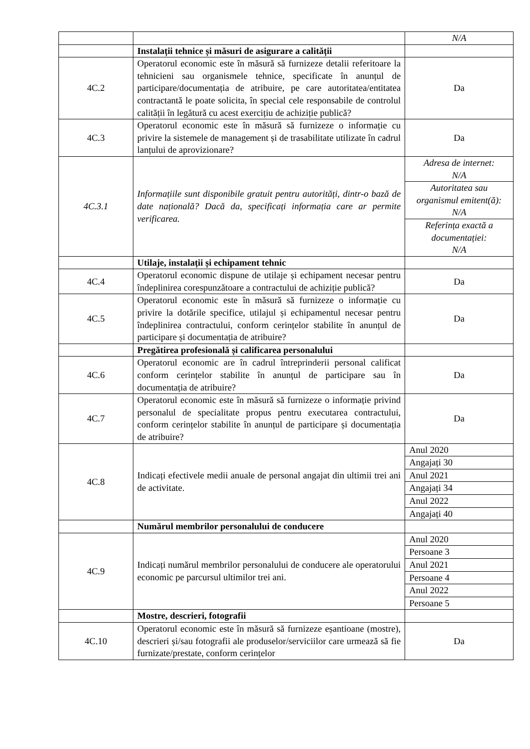| | | N/A |
| | Instalații tehnice și măsuri de asigurare a calității | |
| 4C.2 | Operatorul economic este în măsură să furnizeze detalii referitoare la tehnicieni sau organismele tehnice, specificate în anunțul de participare/documentația de atribuire, pe care autoritatea/entitatea contractantă le poate solicita, în special cele responsabile de controlul calității în legătură cu acest exercițiu de achiziție publică? | Da |
| 4C.3 | Operatorul economic este în măsură să furnizeze o informație cu privire la sistemele de management și de trasabilitate utilizate în cadrul lanțului de aprovizionare? | Da |
| 4C.3.1 | Informațiile sunt disponibile gratuit pentru autorități, dintr-o bază de date națională? Dacă da, specificați informația care ar permite verificarea. | Adresa de internet: N/A |
| | | Autoritatea sau organismul emitent(ă): N/A |
| | | Referința exactă a documentației: N/A |
| | Utilaje, instalații și echipament tehnic | |
| 4C.4 | Operatorul economic dispune de utilaje și echipament necesar pentru îndeplinirea corespunzătoare a contractului de achiziție publică? | Da |
| 4C.5 | Operatorul economic este în măsură să furnizeze o informație cu privire la dotările specifice, utilajul și echipamentul necesar pentru îndeplinirea contractului, conform cerințelor stabilite în anunțul de participare și documentația de atribuire? | Da |
| | Pregătirea profesională și calificarea personalului | |
| 4C.6 | Operatorul economic are în cadrul întreprinderii personal calificat conform cerințelor stabilite în anunțul de participare sau în documentația de atribuire? | Da |
| 4C.7 | Operatorul economic este în măsură să furnizeze o informație privind personalul de specialitate propus pentru executarea contractului, conform cerințelor stabilite în anunțul de participare și documentația de atribuire? | Da |
| 4C.8 | Indicați efectivele medii anuale de personal angajat din ultimii trei ani de activitate. | Anul 2020 |
| | | Angajați 30 |
| | | Anul 2021 |
| | | Angajați 34 |
| | | Anul 2022 |
| | | Angajați 40 |
| | Numărul membrilor personalului de conducere | |
| 4C.9 | Indicați numărul membrilor personalului de conducere ale operatorului economic pe parcursul ultimilor trei ani. | Anul 2020 |
| | | Persoane 3 |
| | | Anul 2021 |
| | | Persoane 4 |
| | | Anul 2022 |
| | | Persoane 5 |
| | Mostre, descrieri, fotografii | |
| 4C.10 | Operatorul economic este în măsură să furnizeze eșantioane (mostre), descrieri și/sau fotografii ale produselor/serviciilor care urmează să fie furnizate/prestate, conform cerințelor | Da |